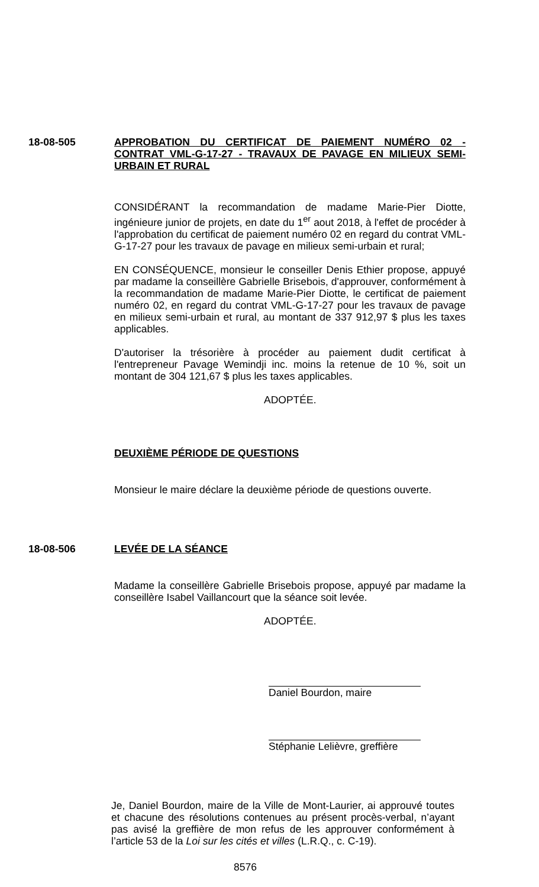18-08-505 APPROBATION DU CERTIFICAT DE PAIEMENT NUMÉRO 02 - CONTRAT VML-G-17-27 - TRAVAUX DE PAVAGE EN MILIEUX SEMI-URBAIN ET RURAL
CONSIDÉRANT la recommandation de madame Marie-Pier Diotte, ingénieure junior de projets, en date du 1<sup>er</sup> aout 2018, à l'effet de procéder à l'approbation du certificat de paiement numéro 02 en regard du contrat VML-G-17-27 pour les travaux de pavage en milieux semi-urbain et rural;
EN CONSÉQUENCE, monsieur le conseiller Denis Ethier propose, appuyé par madame la conseillère Gabrielle Brisebois, d'approuver, conformément à la recommandation de madame Marie-Pier Diotte, le certificat de paiement numéro 02, en regard du contrat VML-G-17-27 pour les travaux de pavage en milieux semi-urbain et rural, au montant de 337 912,97 $ plus les taxes applicables.
D'autoriser la trésorière à procéder au paiement dudit certificat à l'entrepreneur Pavage Wemindji inc. moins la retenue de 10 %, soit un montant de 304 121,67 $ plus les taxes applicables.
ADOPTÉE.
DEUXIÈME PÉRIODE DE QUESTIONS
Monsieur le maire déclare la deuxième période de questions ouverte.
18-08-506 LEVÉE DE LA SÉANCE
Madame la conseillère Gabrielle Brisebois propose, appuyé par madame la conseillère Isabel Vaillancourt que la séance soit levée.
ADOPTÉE.
Daniel Bourdon, maire
Stéphanie Lelièvre, greffière
Je, Daniel Bourdon, maire de la Ville de Mont-Laurier, ai approuvé toutes et chacune des résolutions contenues au présent procès-verbal, n’ayant pas avisé la greffière de mon refus de les approuver conformément à l’article 53 de la Loi sur les cités et villes (L.R.Q., c. C-19).
8576